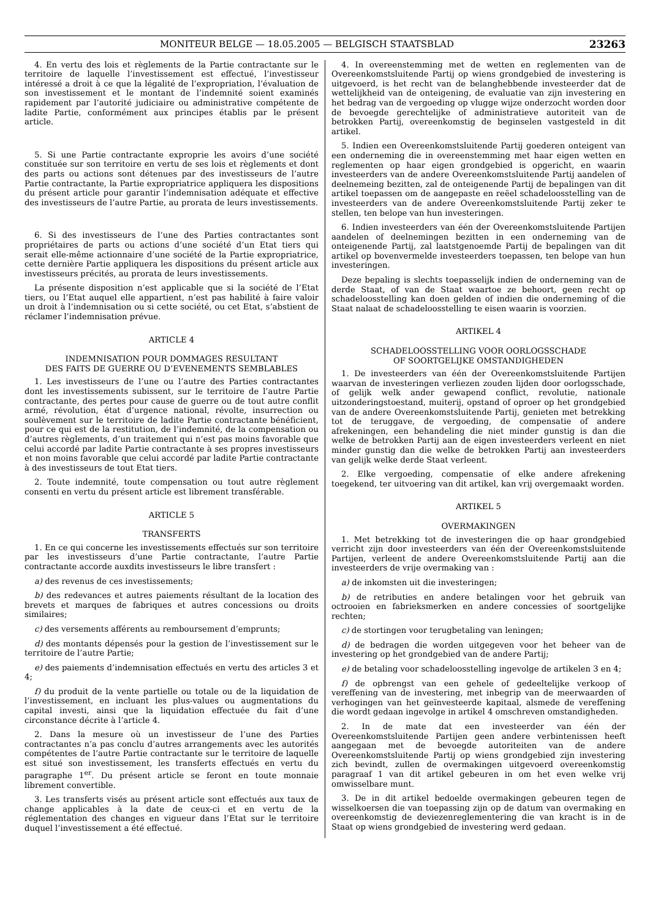MONITEUR BELGE — 18.05.2005 — BELGISCH STAATSBLAD 23263
4. En vertu des lois et règlements de la Partie contractante sur le territoire de laquelle l’investissement est effectué, l’investisseur intéressé a droit à ce que la légalité de l’expropriation, l’évaluation de son investissement et le montant de l’indemnité soient examinés rapidement par l’autorité judiciaire ou administrative compétente de ladite Partie, conformément aux principes établis par le présent article.
5. Si une Partie contractante exproprie les avoirs d’une société constituée sur son territoire en vertu de ses lois et règlements et dont des parts ou actions sont détenues par des investisseurs de l’autre Partie contractante, la Partie expropriatrice appliquera les dispositions du présent article pour garantir l’indemnisation adéquate et effective des investisseurs de l’autre Partie, au prorata de leurs investissements.
6. Si des investisseurs de l’une des Parties contractantes sont propriétaires de parts ou actions d’une société d’un Etat tiers qui serait elle-même actionnaire d’une société de la Partie expropriatrice, cette dernière Partie appliquera les dispositions du présent article aux investisseurs précités, au prorata de leurs investissements.
La présente disposition n’est applicable que si la société de l’Etat tiers, ou l’Etat auquel elle appartient, n’est pas habilité à faire valoir un droit à l’indemnisation ou si cette société, ou cet Etat, s’abstient de réclamer l’indemnisation prévue.
ARTICLE 4
INDEMNISATION POUR DOMMAGES RESULTANT
DES FAITS DE GUERRE OU D’EVENEMENTS SEMBLABLES
1. Les investisseurs de l’une ou l’autre des Parties contractantes dont les investissements subissent, sur le territoire de l’autre Partie contractante, des pertes pour cause de guerre ou de tout autre conflit armé, révolution, état d’urgence national, révolte, insurrection ou soulèvement sur le territoire de ladite Partie contractante bénéficient, pour ce qui est de la restitution, de l’indemnité, de la compensation ou d’autres règlements, d’un traitement qui n’est pas moins favorable que celui accordé par ladite Partie contractante à ses propres investisseurs et non moins favorable que celui accordé par ladite Partie contractante à des investisseurs de tout Etat tiers.
2. Toute indemnité, toute compensation ou tout autre règlement consenti en vertu du présent article est librement transférable.
ARTICLE 5
TRANSFERTS
1. En ce qui concerne les investissements effectués sur son territoire par les investisseurs d’une Partie contractante, l’autre Partie contractante accorde auxdits investisseurs le libre transfert :
a) des revenus de ces investissements;
b) des redevances et autres paiements résultant de la location des brevets et marques de fabriques et autres concessions ou droits similaires;
c) des versements afférents au remboursement d’emprunts;
d) des montants dépensés pour la gestion de l’investissement sur le territoire de l’autre Partie;
e) des paiements d’indemnisation effectués en vertu des articles 3 et 4;
f) du produit de la vente partielle ou totale ou de la liquidation de l’investissement, en incluant les plus-values ou augmentations du capital investi, ainsi que la liquidation effectuée du fait d’une circonstance décrite à l’article 4.
2. Dans la mesure où un investisseur de l’une des Parties contractantes n’a pas conclu d’autres arrangements avec les autorités compétentes de l’autre Partie contractante sur le territoire de laquelle est situé son investissement, les transferts effectués en vertu du paragraphe 1<sup>er</sup>. Du présent article se feront en toute monnaie librement convertible.
3. Les transferts visés au présent article sont effectués aux taux de change applicables à la date de ceux-ci et en vertu de la réglementation des changes en vigueur dans l’Etat sur le territoire duquel l’investissement a été effectué.
4. In overeenstemming met de wetten en reglementen van de Overeenkomstsluitende Partij op wiens grondgebied de investering is uitgevoerd, is het recht van de belanghebbende investeerder dat de wettelijkheid van de onteigening, de evaluatie van zijn investering en het bedrag van de vergoeding op vlugge wijze onderzocht worden door de bevoegde gerechtelijke of administratieve autoriteit van de betrokken Partij, overeenkomstig de beginselen vastgesteld in dit artikel.
5. Indien een Overeenkomstsluitende Partij goederen onteigent van een onderneming die in overeenstemming met haar eigen wetten en reglementen op haar eigen grondgebied is opgericht, en waarin investeerders van de andere Overeenkomstsluitende Partij aandelen of deelnemeing bezitten, zal de onteigenende Partij de bepalingen van dit artikel toepassen om de aangepaste en reëel schadeloosstelling van de investeerders van de andere Overeenkomstsluitende Partij zeker te stellen, ten belope van hun investeringen.
6. Indien investeerders van één der Overeenkomstsluitende Partijen aandelen of deelnemingen bezitten in een onderneming van de onteigenende Partij, zal laatstgenoemde Partij de bepalingen van dit artikel op bovenvermelde investeerders toepassen, ten belope van hun investeringen.
Deze bepaling is slechts toepasselijk indien de onderneming van de derde Staat, of van de Staat waartoe ze behoort, geen recht op schadeloosstelling kan doen gelden of indien die onderneming of die Staat nalaat de schadeloosstelling te eisen waarin is voorzien.
ARTIKEL 4
SCHADELOOSSTELLING VOOR OORLOGSSCHADE
OF SOORTGELIJKE OMSTANDIGHEDEN
1. De investeerders van één der Overeenkomstsluitende Partijen waarvan de investeringen verliezen zouden lijden door oorlogsschade, of gelijk welk ander gewapend conflict, revolutie, nationale uitzonderingstoestand, muiterij, opstand of oproer op het grondgebied van de andere Overeenkomstsluitende Partij, genieten met betrekking tot de teruggave, de vergoeding, de compensatie of andere afrekeningen, een behandeling die niet minder gunstig is dan die welke de betrokken Partij aan de eigen investeerders verleent en niet minder gunstig dan die welke de betrokken Partij aan investeerders van gelijk welke derde Staat verleent.
2. Elke vergoeding, compensatie of elke andere afrekening toegekend, ter uitvoering van dit artikel, kan vrij overgemaakt worden.
ARTIKEL 5
OVERMAKINGEN
1. Met betrekking tot de investeringen die op haar grondgebied verricht zijn door investeerders van één der Overeenkomstsluitende Partijen, verleent de andere Overeenkomstsluitende Partij aan die investeerders de vrije overmaking van :
a) de inkomsten uit die investeringen;
b) de retributies en andere betalingen voor het gebruik van octrooien en fabrieksmerken en andere concessies of soortgelijke rechten;
c) de stortingen voor terugbetaling van leningen;
d) de bedragen die worden uitgegeven voor het beheer van de investering op het grondgebied van de andere Partij;
e) de betaling voor schadeloosstelling ingevolge de artikelen 3 en 4;
f) de opbrengst van een gehele of gedeeltelijke verkoop of vereffening van de investering, met inbegrip van de meerwaarden of verhogingen van het geïnvesteerde kapitaal, alsmede de vereffening die wordt gedaan ingevolge in artikel 4 omschreven omstandigheden.
2. In de mate dat een investeerder van één der Overeenkomstsluitende Partijen geen andere verbintenissen heeft aangegaan met de bevoegde autoriteiten van de andere Overeenkomstsluitende Partij op wiens grondgebied zijn investering zich bevindt, zullen de overmakingen uitgevoerd overeenkomstig paragraaf 1 van dit artikel gebeuren in om het even welke vrij omwisselbare munt.
3. De in dit artikel bedoelde overmakingen gebeuren tegen de wisselkoersen die van toepassing zijn op de datum van overmaking en overeenkomstig de deviezenreglementering die van kracht is in de Staat op wiens grondgebied de investering werd gedaan.